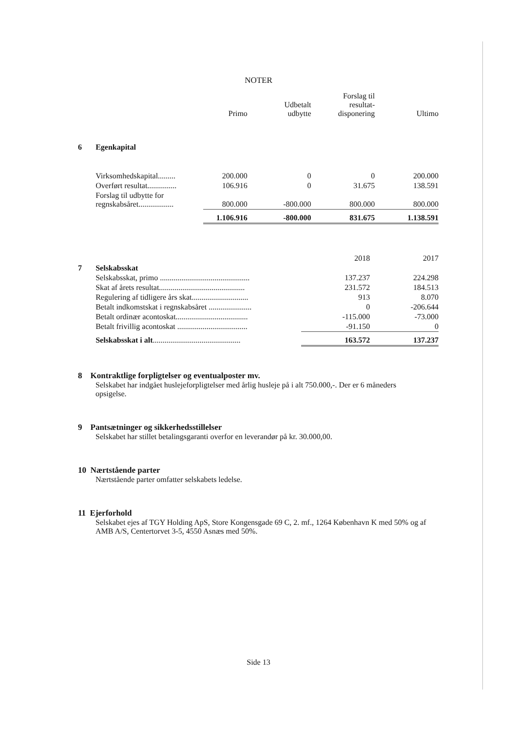NOTER
| | | Primo | Udbetalt udbytte | Forslag til resultat- disponering | Ultimo |
| --- | --- | --- | --- | --- | --- |
| 6 | Egenkapital | | | | |
| | Virksomhedskapital......... | 200.000 | 0 | 0 | 200.000 |
| | Overført resultat............... | 106.916 | 0 | 31.675 | 138.591 |
| | Forslag til udbytte for regnskabsåret.................. | 800.000 | -800.000 | 800.000 | 800.000 |
| | | 1.106.916 | -800.000 | 831.675 | 1.138.591 |
| | | 2018 | 2017 |
| --- | --- | --- | --- |
| 7 | Selskabsskat | | |
| | Selskabsskat, primo .............................................. | 137.237 | 224.298 |
| | Skat af årets resultat............................................ | 231.572 | 184.513 |
| | Regulering af tidligere års skat............................. | 913 | 8.070 |
| | Betalt indkomstskat i regnskabsåret ...................... | 0 | -206.644 |
| | Betalt ordinær acontoskat..................................... | -115.000 | -73.000 |
| | Betalt frivillig acontoskat .................................... | -91.150 | 0 |
| | Selskabsskat i alt ............................................. | 163.572 | 137.237 |
8 Kontraktlige forpligtelser og eventualposter mv.
Selskabet har indgået huslejeforpligtelser med årlig husleje på i alt 750.000,-. Der er 6 måneders opsigelse.
9 Pantsætninger og sikkerhedsstillelser
Selskabet har stillet betalingsgaranti overfor en leverandør på kr. 30.000,00.
10 Nærtstående parter
Nærtstående parter omfatter selskabets ledelse.
11 Ejerforhold
Selskabet ejes af TGY Holding ApS, Store Kongensgade 69 C, 2. mf., 1264 København K med 50% og af AMB A/S, Centertorvet 3-5, 4550 Asnæs med 50%.
Side 13